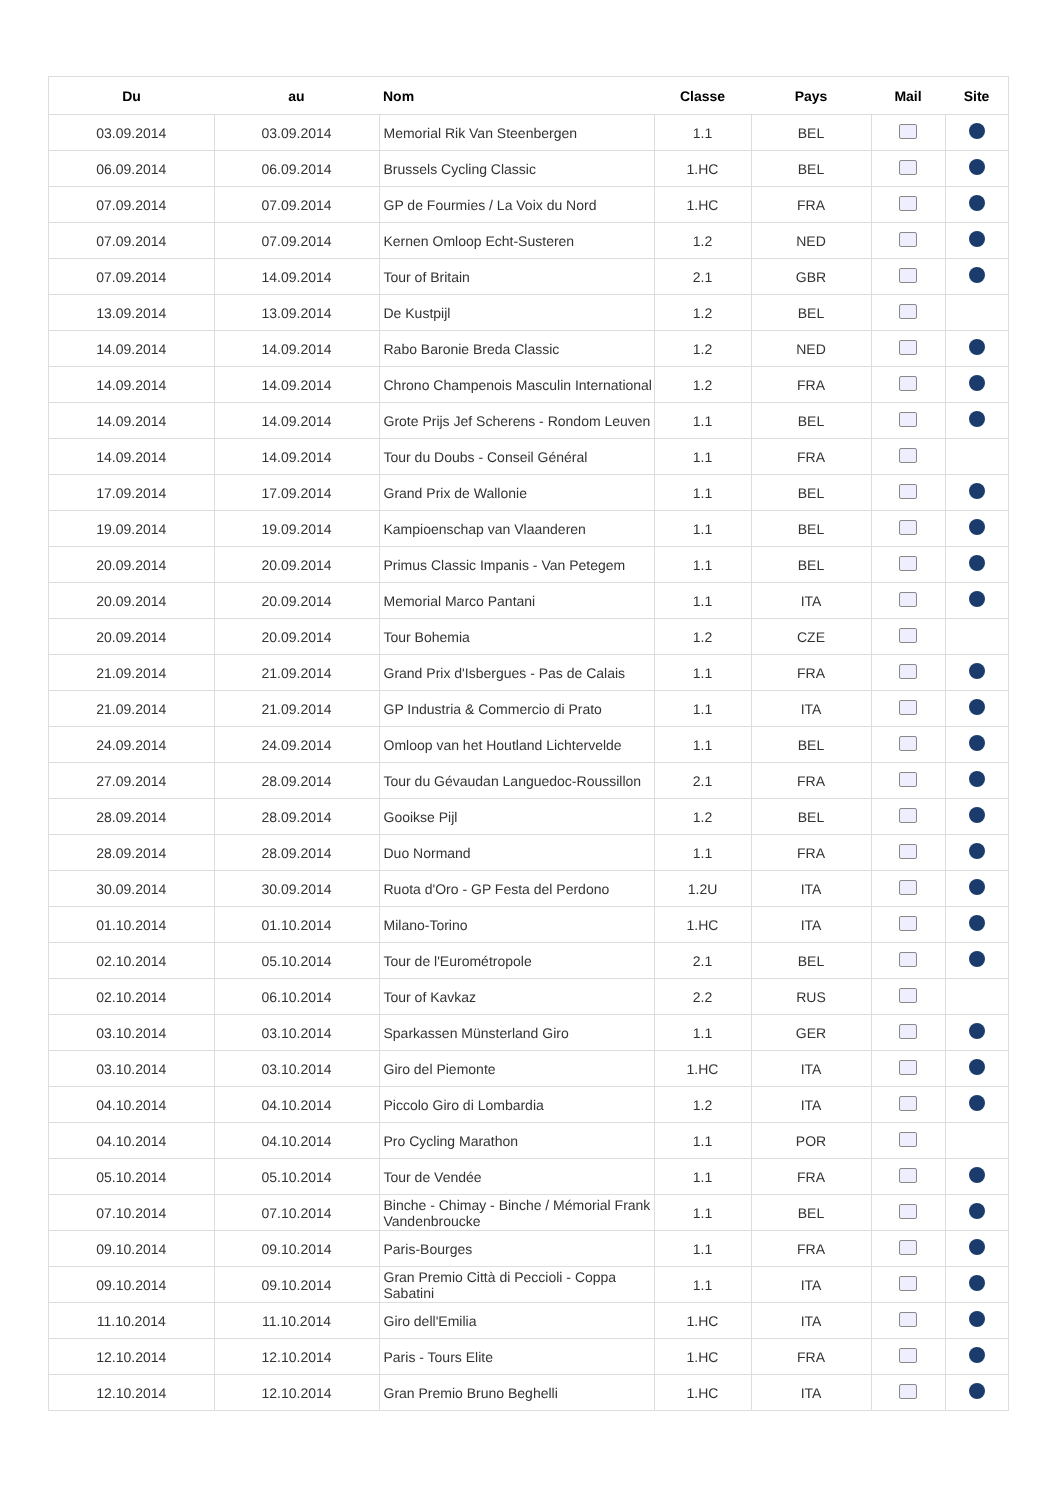| Du | au | Nom | Classe | Pays | Mail | Site |
| --- | --- | --- | --- | --- | --- | --- |
| 03.09.2014 | 03.09.2014 | Memorial Rik Van Steenbergen | 1.1 | BEL | | |
| 06.09.2014 | 06.09.2014 | Brussels Cycling Classic | 1.HC | BEL | | |
| 07.09.2014 | 07.09.2014 | GP de Fourmies / La Voix du Nord | 1.HC | FRA | | |
| 07.09.2014 | 07.09.2014 | Kernen Omloop Echt-Susteren | 1.2 | NED | | |
| 07.09.2014 | 14.09.2014 | Tour of Britain | 2.1 | GBR | | |
| 13.09.2014 | 13.09.2014 | De Kustpijl | 1.2 | BEL | | |
| 14.09.2014 | 14.09.2014 | Rabo Baronie Breda Classic | 1.2 | NED | | |
| 14.09.2014 | 14.09.2014 | Chrono Champenois Masculin International | 1.2 | FRA | | |
| 14.09.2014 | 14.09.2014 | Grote Prijs Jef Scherens - Rondom Leuven | 1.1 | BEL | | |
| 14.09.2014 | 14.09.2014 | Tour du Doubs - Conseil Général | 1.1 | FRA | | |
| 17.09.2014 | 17.09.2014 | Grand Prix de Wallonie | 1.1 | BEL | | |
| 19.09.2014 | 19.09.2014 | Kampioenschap van Vlaanderen | 1.1 | BEL | | |
| 20.09.2014 | 20.09.2014 | Primus Classic Impanis - Van Petegem | 1.1 | BEL | | |
| 20.09.2014 | 20.09.2014 | Memorial Marco Pantani | 1.1 | ITA | | |
| 20.09.2014 | 20.09.2014 | Tour Bohemia | 1.2 | CZE | | |
| 21.09.2014 | 21.09.2014 | Grand Prix d'Isbergues - Pas de Calais | 1.1 | FRA | | |
| 21.09.2014 | 21.09.2014 | GP Industria & Commercio di Prato | 1.1 | ITA | | |
| 24.09.2014 | 24.09.2014 | Omloop van het Houtland Lichtervelde | 1.1 | BEL | | |
| 27.09.2014 | 28.09.2014 | Tour du Gévaudan Languedoc-Roussillon | 2.1 | FRA | | |
| 28.09.2014 | 28.09.2014 | Gooikse Pijl | 1.2 | BEL | | |
| 28.09.2014 | 28.09.2014 | Duo Normand | 1.1 | FRA | | |
| 30.09.2014 | 30.09.2014 | Ruota d'Oro - GP Festa del Perdono | 1.2U | ITA | | |
| 01.10.2014 | 01.10.2014 | Milano-Torino | 1.HC | ITA | | |
| 02.10.2014 | 05.10.2014 | Tour de l'Eurométropole | 2.1 | BEL | | |
| 02.10.2014 | 06.10.2014 | Tour of Kavkaz | 2.2 | RUS | | |
| 03.10.2014 | 03.10.2014 | Sparkassen Münsterland Giro | 1.1 | GER | | |
| 03.10.2014 | 03.10.2014 | Giro del Piemonte | 1.HC | ITA | | |
| 04.10.2014 | 04.10.2014 | Piccolo Giro di Lombardia | 1.2 | ITA | | |
| 04.10.2014 | 04.10.2014 | Pro Cycling Marathon | 1.1 | POR | | |
| 05.10.2014 | 05.10.2014 | Tour de Vendée | 1.1 | FRA | | |
| 07.10.2014 | 07.10.2014 | Binche - Chimay - Binche / Mémorial Frank Vandenbroucke | 1.1 | BEL | | |
| 09.10.2014 | 09.10.2014 | Paris-Bourges | 1.1 | FRA | | |
| 09.10.2014 | 09.10.2014 | Gran Premio Città di Peccioli - Coppa Sabatini | 1.1 | ITA | | |
| 11.10.2014 | 11.10.2014 | Giro dell'Emilia | 1.HC | ITA | | |
| 12.10.2014 | 12.10.2014 | Paris - Tours Elite | 1.HC | FRA | | |
| 12.10.2014 | 12.10.2014 | Gran Premio Bruno Beghelli | 1.HC | ITA | | |